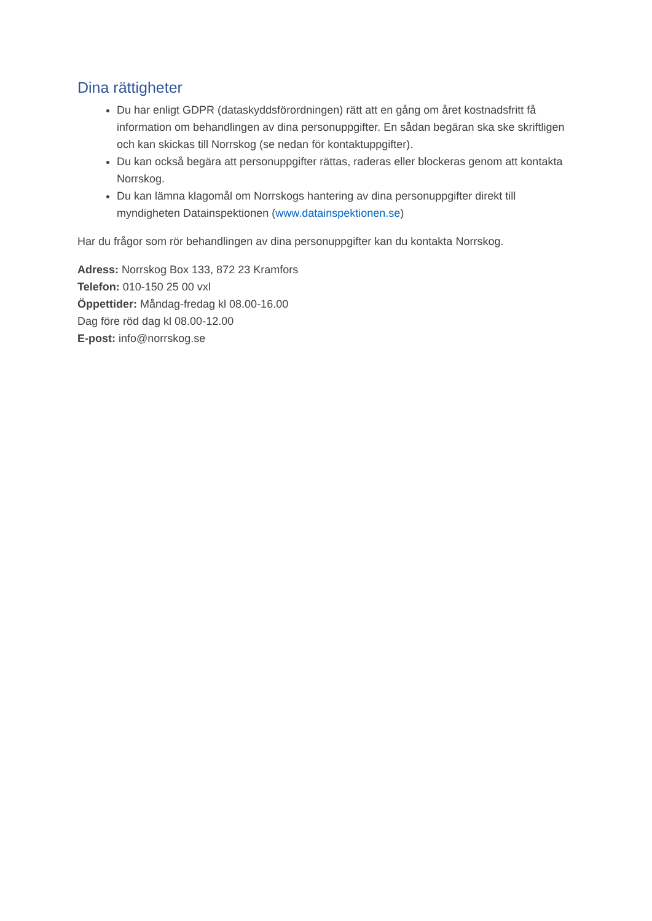Dina rättigheter
Du har enligt GDPR (dataskyddsförordningen) rätt att en gång om året kostnadsfritt få information om behandlingen av dina personuppgifter. En sådan begäran ska ske skriftligen och kan skickas till Norrskog (se nedan för kontaktuppgifter).
Du kan också begära att personuppgifter rättas, raderas eller blockeras genom att kontakta Norrskog.
Du kan lämna klagomål om Norrskogs hantering av dina personuppgifter direkt till myndigheten Datainspektionen (www.datainspektionen.se)
Har du frågor som rör behandlingen av dina personuppgifter kan du kontakta Norrskog.
Adress: Norrskog Box 133, 872 23 Kramfors
Telefon: 010-150 25 00 vxl
Öppettider: Måndag-fredag kl 08.00-16.00
Dag före röd dag kl 08.00-12.00
E-post: info@norrskog.se